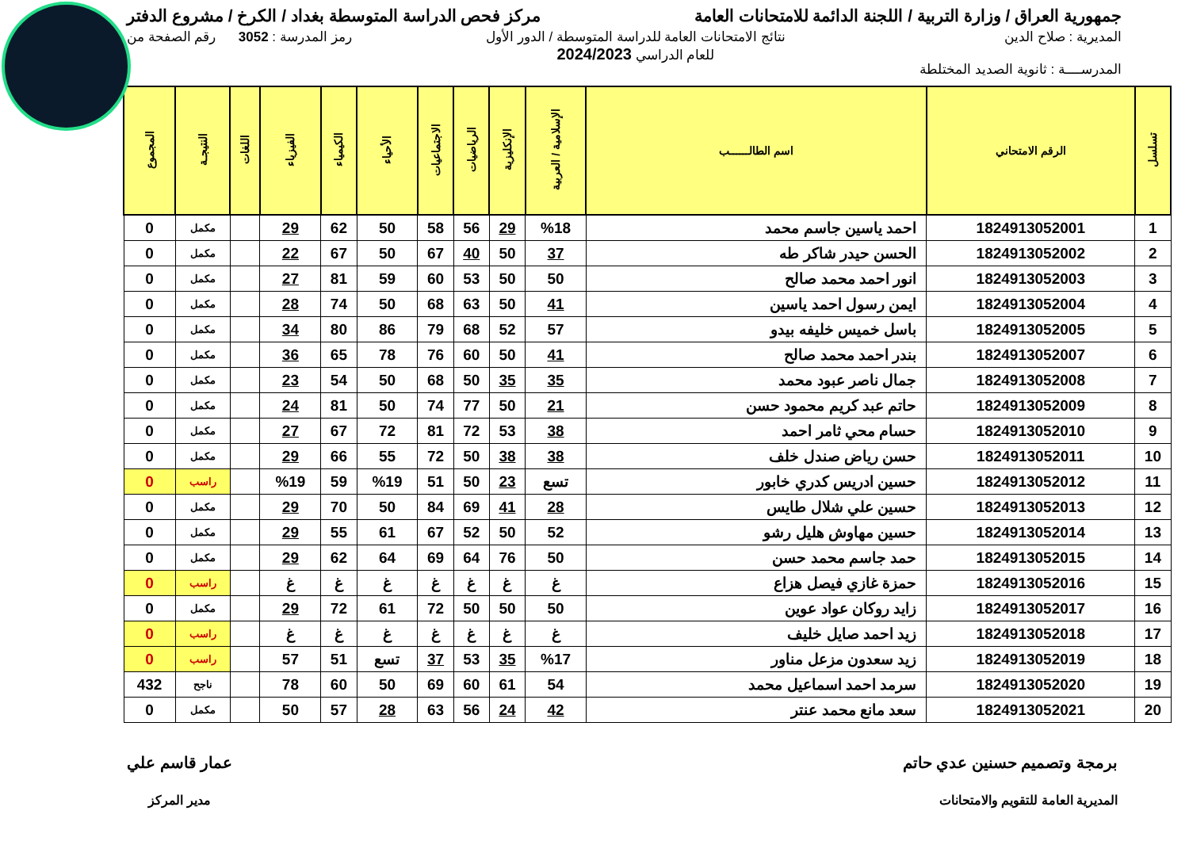جمهورية العراق / وزارة التربية / اللجنة الدائمة للامتحانات العامة
مركز فحص الدراسة المتوسطة بغداد / الكرخ / مشروع الدفتر
المديرية : صلاح الدين
المدرســــة : ثانوية الصديد المختلطة
نتائج الامتحانات العامة للدراسة المتوسطة / الدور الأول
للعام الدراسي 2024/2023
رمز المدرسة : 3052 رقم الصفحة من
| تسلسل | الرقم الامتحاني | اسم الطالــــــب | الإسلامية / العربية | الإنكليزية | الرياضيات | الاجتماعيات | الأحياء | الكيمياء | الفيزياء | اللغات | النتيجـة | المجموع |
| --- | --- | --- | --- | --- | --- | --- | --- | --- | --- | --- | --- | --- |
| 1 | 1824913052001 | احمد ياسين جاسم محمد | %18 | 29 | 56 | 58 | 50 | 62 | 29 | | مكمل | 0 |
| 2 | 1824913052002 | الحسن حيدر شاكر طه | 37 | 50 | 40 | 67 | 50 | 67 | 22 | | مكمل | 0 |
| 3 | 1824913052003 | انور احمد محمد صالح | 50 | 50 | 53 | 60 | 59 | 81 | 27 | | مكمل | 0 |
| 4 | 1824913052004 | ايمن رسول احمد ياسين | 41 | 50 | 63 | 68 | 50 | 74 | 28 | | مكمل | 0 |
| 5 | 1824913052005 | باسل خميس خليفه بيدو | 57 | 52 | 68 | 79 | 86 | 80 | 34 | | مكمل | 0 |
| 6 | 1824913052007 | بندر احمد محمد صالح | 41 | 50 | 60 | 76 | 78 | 65 | 36 | | مكمل | 0 |
| 7 | 1824913052008 | جمال ناصر عبود محمد | 35 | 35 | 50 | 68 | 50 | 54 | 23 | | مكمل | 0 |
| 8 | 1824913052009 | حاتم عبد كريم محمود حسن | 21 | 50 | 77 | 74 | 50 | 81 | 24 | | مكمل | 0 |
| 9 | 1824913052010 | حسام محي ثامر احمد | 38 | 53 | 72 | 81 | 72 | 67 | 27 | | مكمل | 0 |
| 10 | 1824913052011 | حسن رياض صندل خلف | 38 | 38 | 50 | 72 | 55 | 66 | 29 | | مكمل | 0 |
| 11 | 1824913052012 | حسين ادريس كدري خابور | تسع | 23 | 50 | 51 | %19 | 59 | %19 | | راسب | 0 |
| 12 | 1824913052013 | حسين علي شلال طايس | 28 | 41 | 69 | 84 | 50 | 70 | 29 | | مكمل | 0 |
| 13 | 1824913052014 | حسين مهاوش هليل رشو | 52 | 50 | 52 | 67 | 61 | 55 | 29 | | مكمل | 0 |
| 14 | 1824913052015 | حمد جاسم محمد حسن | 50 | 76 | 64 | 69 | 64 | 62 | 29 | | مكمل | 0 |
| 15 | 1824913052016 | حمزة غازي فيصل هزاع | غ | غ | غ | غ | غ | غ | غ | | راسب | 0 |
| 16 | 1824913052017 | زايد روكان عواد عوين | 50 | 50 | 50 | 72 | 61 | 72 | 29 | | مكمل | 0 |
| 17 | 1824913052018 | زيد احمد صايل خليف | غ | غ | غ | غ | غ | غ | غ | | راسب | 0 |
| 18 | 1824913052019 | زيد سعدون مزعل مناور | %17 | 35 | 53 | 37 | تسع | 51 | 57 | | راسب | 0 |
| 19 | 1824913052020 | سرمد احمد اسماعيل محمد | 54 | 61 | 60 | 69 | 50 | 60 | 78 | | ناجح | 432 |
| 20 | 1824913052021 | سعد مانع محمد عنتر | 42 | 24 | 56 | 63 | 28 | 57 | 50 | | مكمل | 0 |
برمجة وتصميم حسنين عدي حاتم
المديرية العامة للتقويم والامتحانات
عمار قاسم علي
مدير المركز